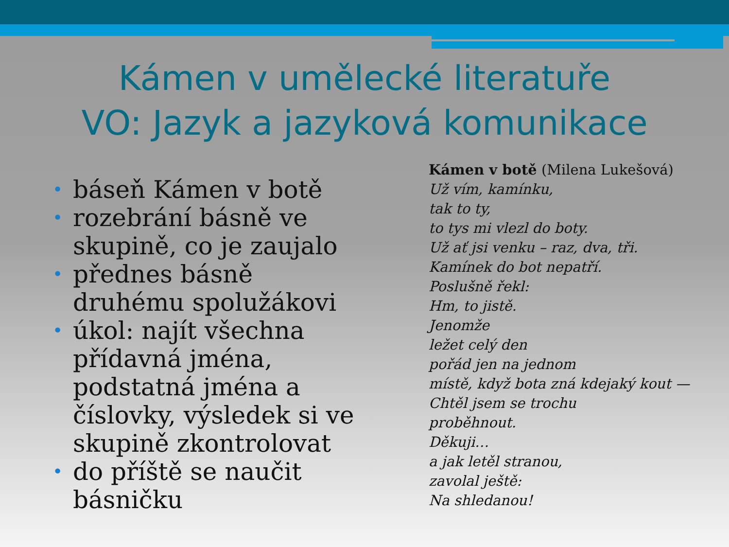Kámen v umělecké literatuře
VO: Jazyk a jazyková komunikace
• báseň Kámen v botě
• rozebrání básně ve skupině, co je zaujalo
• přednes básně druhému spolužákovi
• úkol: najít všechna přídavná jména, podstatná jména a číslovky, výsledek si ve skupině zkontrolovat
• do příště se naučit básničku
Kámen v botě (Milena Lukešová)
Už vím, kamínku,
tak to ty,
to tys mi vlezl do boty.
Už ať jsi venku – raz, dva, tři.
Kamínek do bot nepatří.
Poslušně řekl:
Hm, to jistě.
Jenomže
ležet celý den
pořád jen na jednom
místě, když bota zná kdejaký kout —
Chtěl jsem se trochu
proběhnout.
Děkuji…
a jak letěl stranou,
zavolal ještě:
Na shledanou!